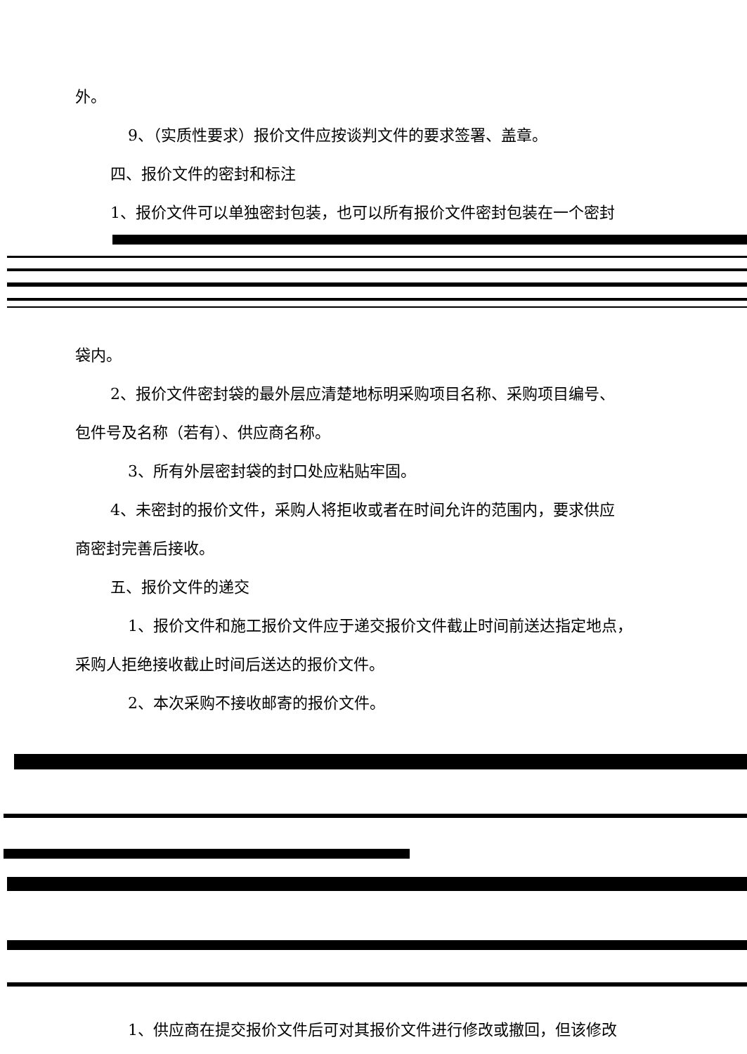外。
9、（实质性要求）报价文件应按谈判文件的要求签署、盖章。
四、报价文件的密封和标注
1、报价文件可以单独密封包装，也可以所有报价文件密封包装在一个密封
袋内。
2、报价文件密封袋的最外层应清楚地标明采购项目名称、采购项目编号、
包件号及名称（若有）、供应商名称。
3、所有外层密封袋的封口处应粘贴牢固。
4、未密封的报价文件，采购人将拒收或者在时间允许的范围内，要求供应
商密封完善后接收。
五、报价文件的递交
1、报价文件和施工报价文件应于递交报价文件截止时间前送达指定地点，
采购人拒绝接收截止时间后送达的报价文件。
2、本次采购不接收邮寄的报价文件。
1、供应商在提交报价文件后可对其报价文件进行修改或撤回，但该修改